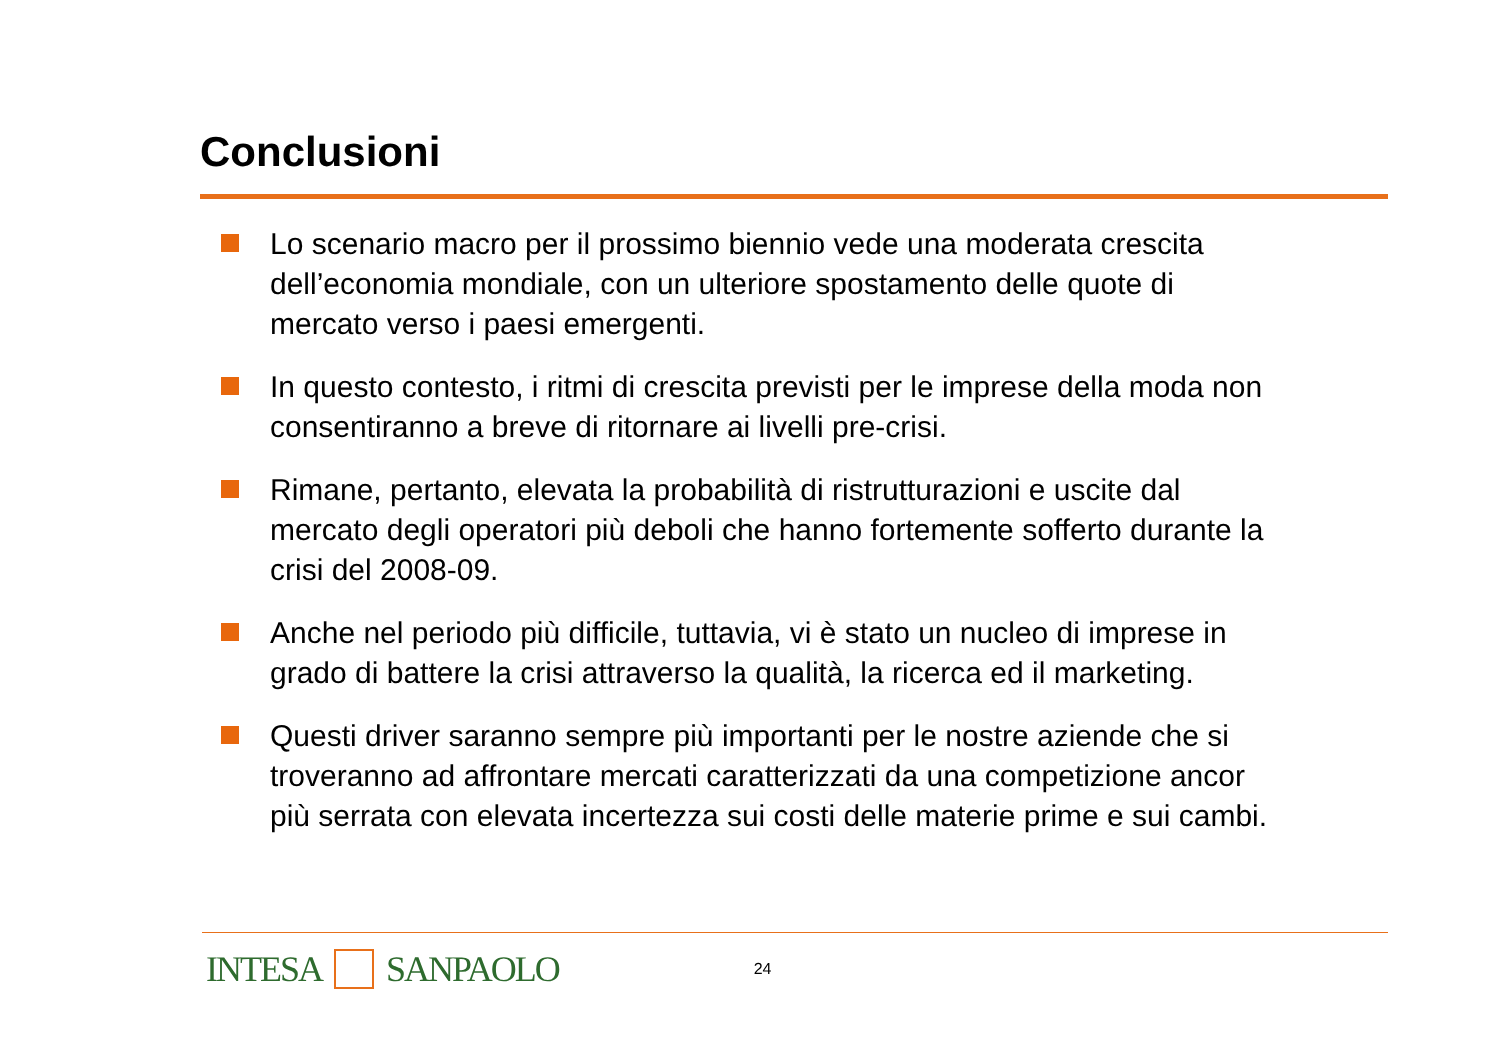Conclusioni
Lo scenario macro per il prossimo biennio vede una moderata crescita dell’economia mondiale, con un ulteriore spostamento delle quote di mercato verso i paesi emergenti.
In questo contesto, i ritmi di crescita previsti per le imprese della moda non consentiranno a breve di ritornare ai livelli pre-crisi.
Rimane, pertanto, elevata la probabilità di ristrutturazioni e uscite dal mercato degli operatori più deboli che hanno fortemente sofferto durante la crisi del 2008-09.
Anche nel periodo più difficile, tuttavia, vi è stato un nucleo di imprese in grado di battere la crisi attraverso la qualità, la ricerca ed il marketing.
Questi driver saranno sempre più importanti per le nostre aziende che si troveranno ad affrontare mercati caratterizzati da una competizione ancor più serrata con elevata incertezza sui costi delle materie prime e sui cambi.
INTESA SANPAOLO
24